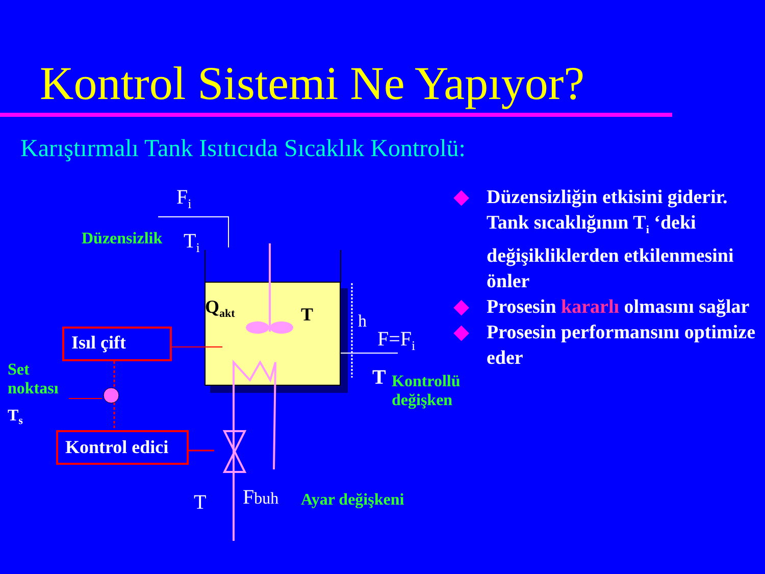Kontrol Sistemi Ne Yapıyor?
Karıştırmalı Tank Isıtıcıda Sıcaklık Kontrolü:
F<sub>i</sub>
Düzensizlik T<sub>i</sub>
Q<sub>akt</sub> T h
F=F<sub>i</sub>
Isıl çift
Set
noktası
T<sub>s</sub>
Kontrol edici
T
Kontrollü
değişken
T Fbuh Ayar değişkeni
◆ Düzensizliğin etkisini giderir. Tank sıcaklığının T<sub>i</sub> ‘deki değişikliklerden etkilenmesini önler
◆ Prosesin kararlı olmasını sağlar
◆ Prosesin performansını optimize eder